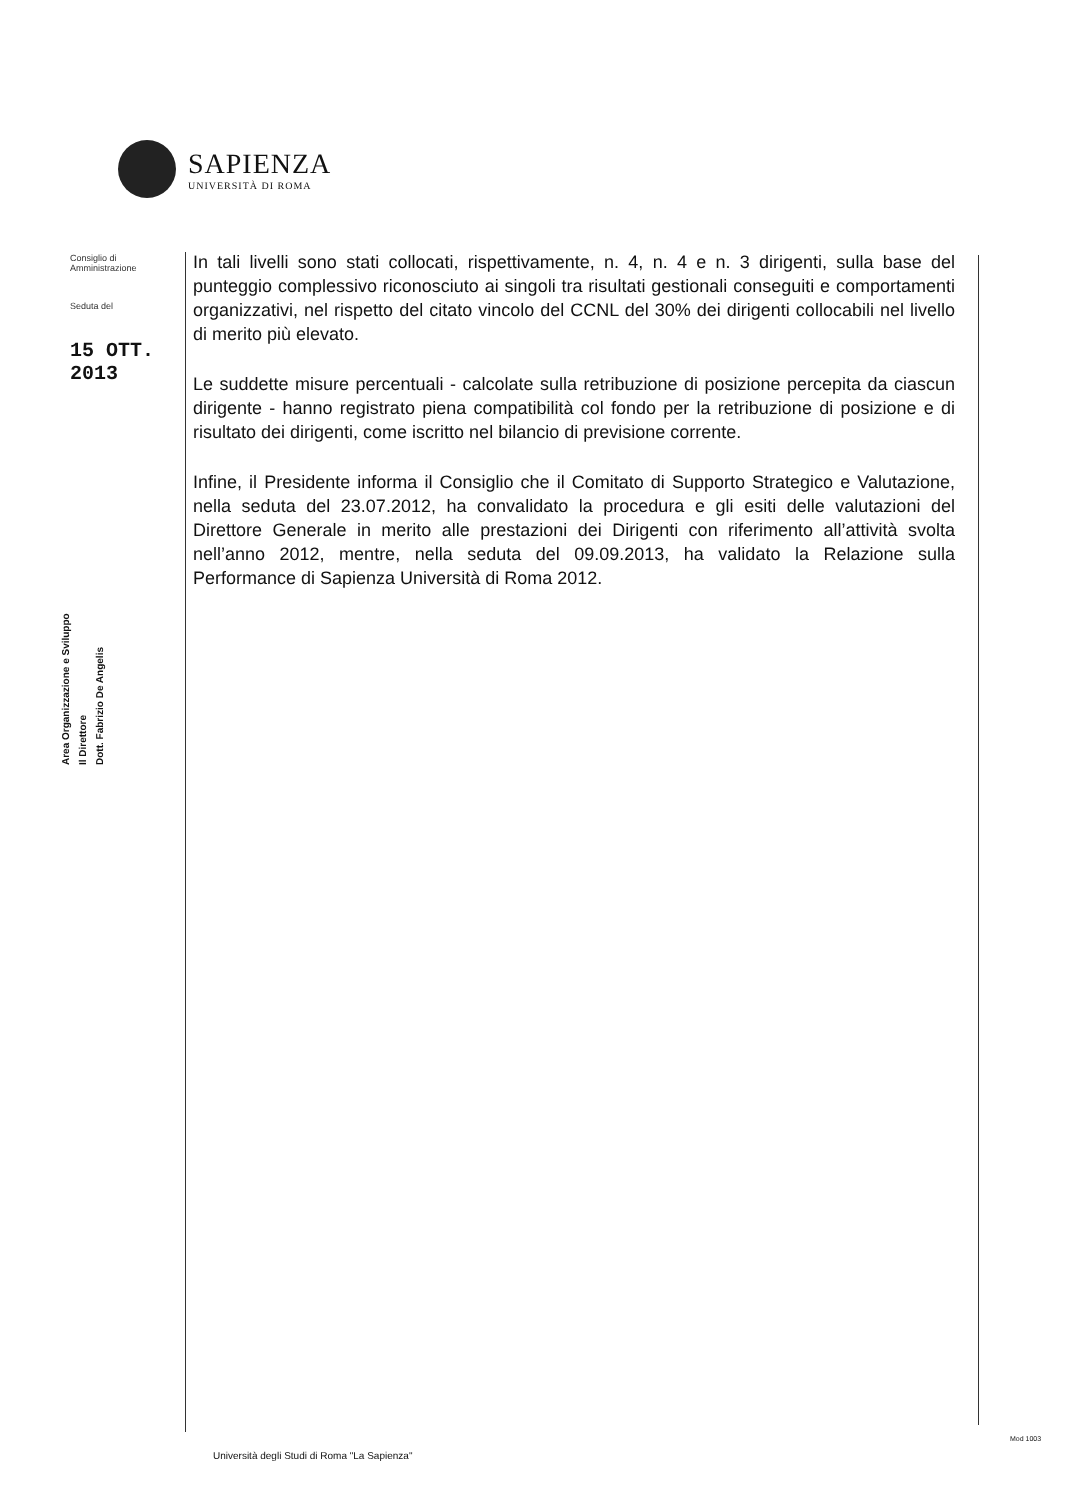SAPIENZA
UNIVERSITÀ DI ROMA
Consiglio di
Amministrazione
Seduta del
15 OTT. 2013
Area Organizzazione e Sviluppo
Il Direttore
Dott. Fabrizio De Angelis
In tali livelli sono stati collocati, rispettivamente, n. 4, n. 4 e n. 3 dirigenti, sulla base del punteggio complessivo riconosciuto ai singoli tra risultati gestionali conseguiti e comportamenti organizzativi, nel rispetto del citato vincolo del CCNL del 30% dei dirigenti collocabili nel livello di merito più elevato.
Le suddette misure percentuali - calcolate sulla retribuzione di posizione percepita da ciascun dirigente - hanno registrato piena compatibilità col fondo per la retribuzione di posizione e di risultato dei dirigenti, come iscritto nel bilancio di previsione corrente.
Infine, il Presidente informa il Consiglio che il Comitato di Supporto Strategico e Valutazione, nella seduta del 23.07.2012, ha convalidato la procedura e gli esiti delle valutazioni del Direttore Generale in merito alle prestazioni dei Dirigenti con riferimento all’attività svolta nell’anno 2012, mentre, nella seduta del 09.09.2013, ha validato la Relazione sulla Performance di Sapienza Università di Roma 2012.
Mod 1003
Università degli Studi di Roma "La Sapienza"